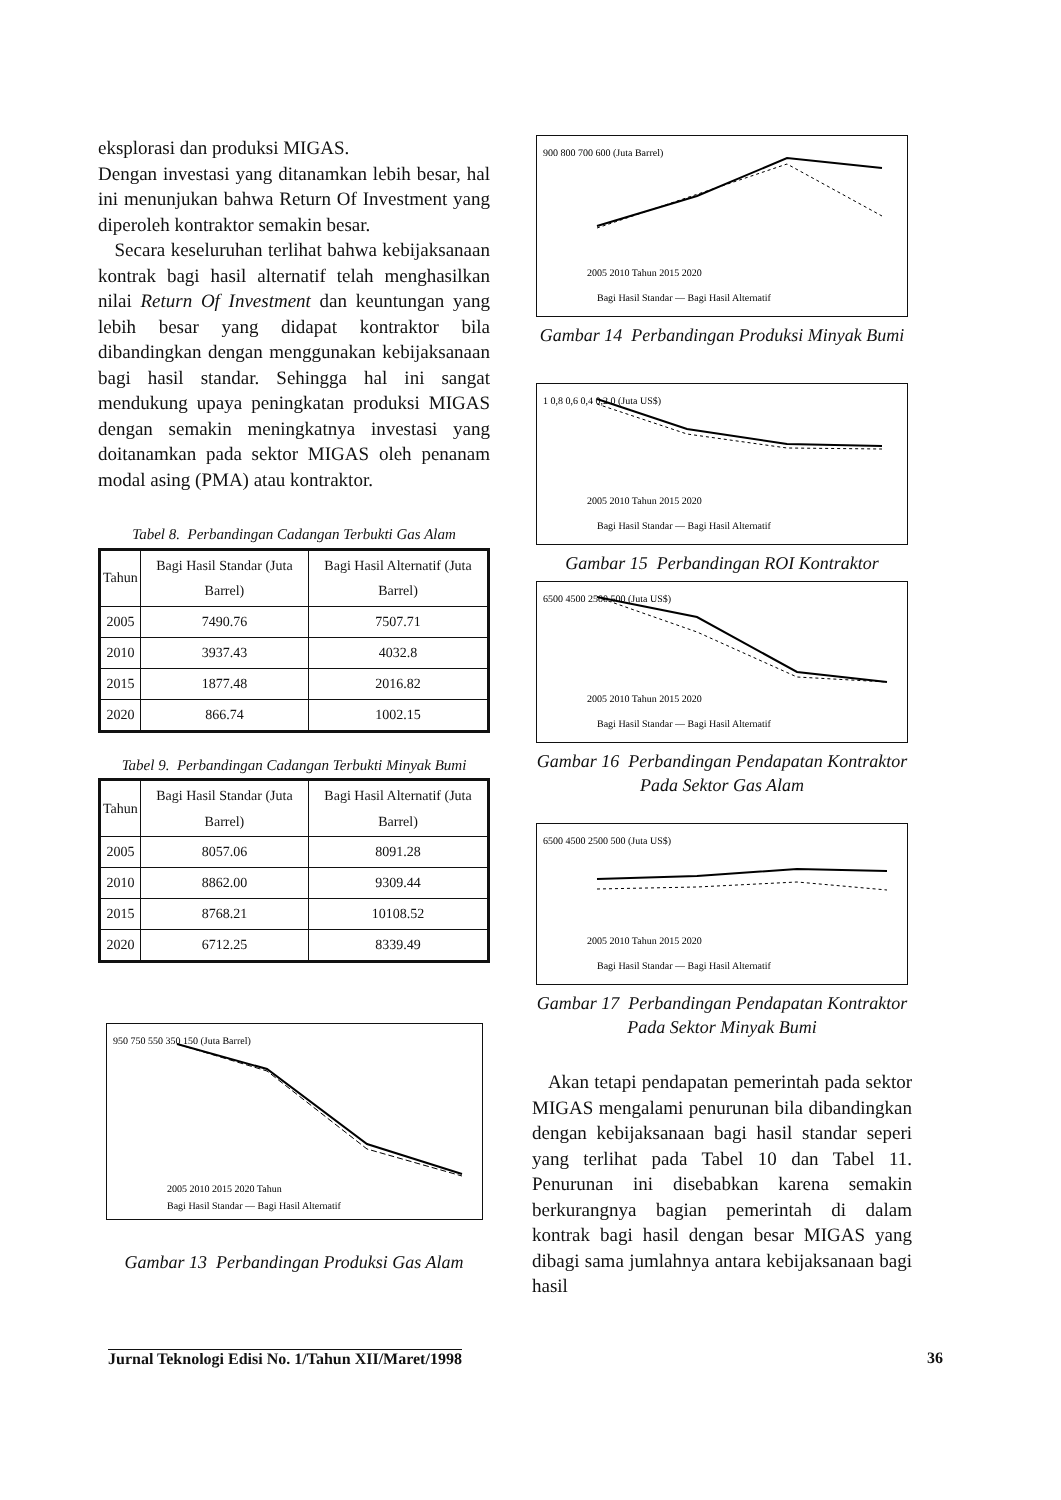eksplorasi dan produksi MIGAS.
Dengan investasi yang ditanamkan lebih besar, hal ini menunjukan bahwa Return Of Investment yang diperoleh kontraktor semakin besar.
Secara keseluruhan terlihat bahwa kebijaksanaan kontrak bagi hasil alternatif telah menghasilkan nilai Return Of Investment dan keuntungan yang lebih besar yang didapat kontraktor bila dibandingkan dengan menggunakan kebijaksanaan bagi hasil standar. Sehingga hal ini sangat mendukung upaya peningkatan produksi MIGAS dengan semakin meningkatnya investasi yang doitanamkan pada sektor MIGAS oleh penanam modal asing (PMA) atau kontraktor.
Tabel 8. Perbandingan Cadangan Terbukti Gas Alam
| Tahun | Bagi Hasil Standar (Juta Barrel) | Bagi Hasil Alternatif (Juta Barrel) |
| --- | --- | --- |
| 2005 | 7490.76 | 7507.71 |
| 2010 | 3937.43 | 4032.8 |
| 2015 | 1877.48 | 2016.82 |
| 2020 | 866.74 | 1002.15 |
Tabel 9. Perbandingan Cadangan Terbukti Minyak Bumi
| Tahun | Bagi Hasil Standar (Juta Barrel) | Bagi Hasil Alternatif (Juta Barrel) |
| --- | --- | --- |
| 2005 | 8057.06 | 8091.28 |
| 2010 | 8862.00 | 9309.44 |
| 2015 | 8768.21 | 10108.52 |
| 2020 | 6712.25 | 8339.49 |
950 750 550 350 150 (Juta Barrel)
2005 2010 2015 2020 Tahun
Bagi Hasil Standar — Bagi Hasil Alternatif
Gambar 13 Perbandingan Produksi Gas Alam
900 800 700 600 (Juta Barrel)
2005 2010 Tahun 2015 2020
Bagi Hasil Standar — Bagi Hasil Alternatif
Gambar 14 Perbandingan Produksi Minyak Bumi
1 0,8 0,6 0,4 0,2 0 (Juta US$)
2005 2010 Tahun 2015 2020
Bagi Hasil Standar — Bagi Hasil Alternatif
Gambar 15 Perbandingan ROI Kontraktor
6500 4500 2500 500 (Juta US$)
2005 2010 Tahun 2015 2020
Bagi Hasil Standar — Bagi Hasil Alternatif
Gambar 16 Perbandingan Pendapatan Kontraktor Pada Sektor Gas Alam
6500 4500 2500 500 (Juta US$)
2005 2010 Tahun 2015 2020
Bagi Hasil Standar — Bagi Hasil Alternatif
Gambar 17 Perbandingan Pendapatan Kontraktor Pada Sektor Minyak Bumi
Akan tetapi pendapatan pemerintah pada sektor MIGAS mengalami penurunan bila dibandingkan dengan kebijaksanaan bagi hasil standar seperi yang terlihat pada Tabel 10 dan Tabel 11. Penurunan ini disebabkan karena semakin berkurangnya bagian pemerintah di dalam kontrak bagi hasil dengan besar MIGAS yang dibagi sama jumlahnya antara kebijaksanaan bagi hasil
Jurnal Teknologi Edisi No. 1/Tahun XII/Maret/1998 36